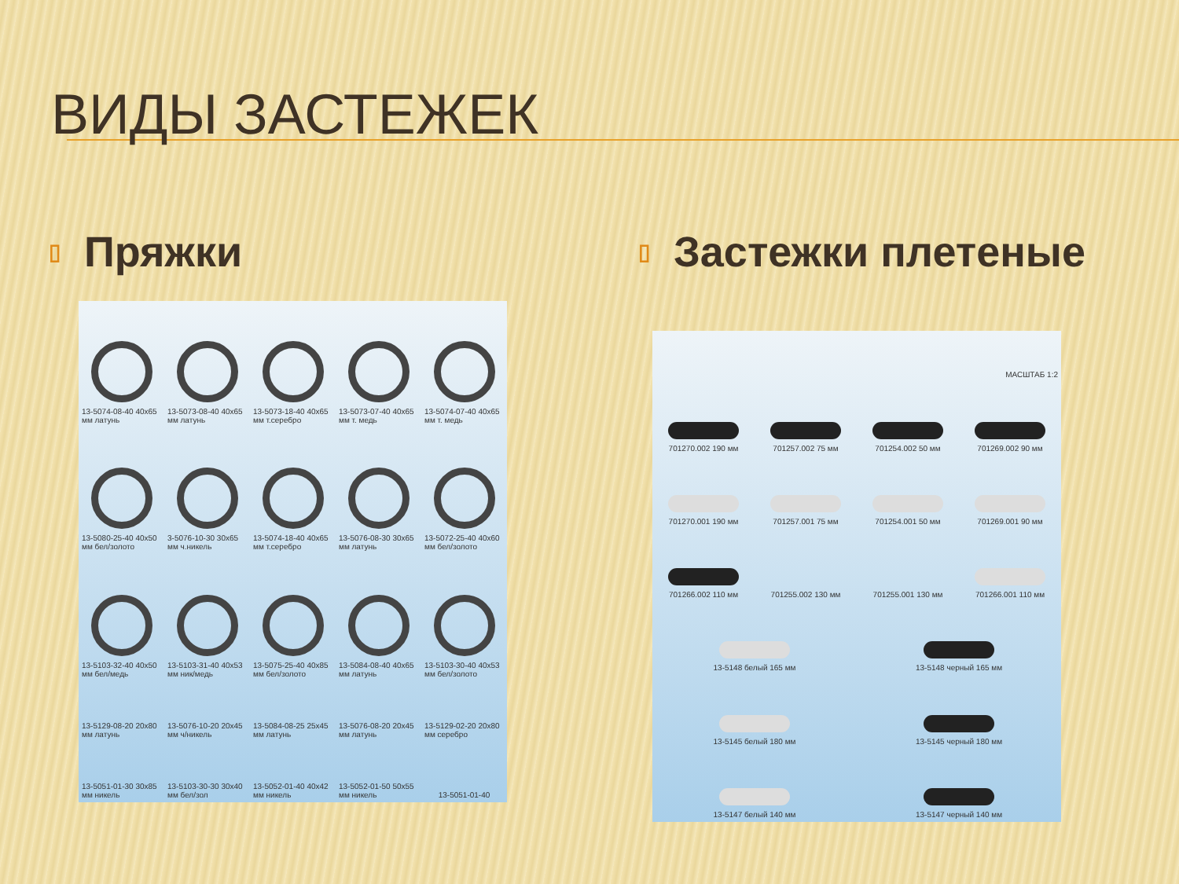ВИДЫ ЗАСТЕЖЕК
▯ Пряжки
13-5074-08-40 40x65 мм латунь
13-5073-08-40 40x65 мм латунь
13-5073-18-40 40x65 мм т.серебро
13-5073-07-40 40x65 мм т. медь
13-5074-07-40 40x65 мм т. медь
13-5080-25-40 40x50 мм бел/золото
3-5076-10-30 30x65 мм ч.никель
13-5074-18-40 40x65 мм т.серебро
13-5076-08-30 30x65 мм латунь
13-5072-25-40 40x60 мм бел/золото
13-5103-32-40 40x50 мм бел/медь
13-5103-31-40 40x53 мм ник/медь
13-5075-25-40 40x85 мм бел/золото
13-5084-08-40 40x65 мм латунь
13-5103-30-40 40x53 мм бел/золото
13-5129-08-20 20x80 мм латунь
13-5076-10-20 20x45 мм ч/никель
13-5084-08-25 25x45 мм латунь
13-5076-08-20 20x45 мм латунь
13-5129-02-20 20x80 мм серебро
13-5051-01-30 30x85 мм никель
13-5103-30-30 30x40 мм бел/зол
13-5052-01-40 40x42 мм никель
13-5052-01-50 50x55 мм никель
13-5051-01-40
▯ Застежки плетеные
МАСШТАБ 1:2
701270.002 190 мм
701257.002 75 мм
701254.002 50 мм
701269.002 90 мм
701270.001 190 мм
701257.001 75 мм
701254.001 50 мм
701269.001 90 мм
701266.002 110 мм
701255.002 130 мм
701255.001 130 мм
701266.001 110 мм
13-5148 белый 165 мм
13-5148 черный 165 мм
13-5145 белый 180 мм
13-5145 черный 180 мм
13-5147 белый 140 мм
13-5147 черный 140 мм